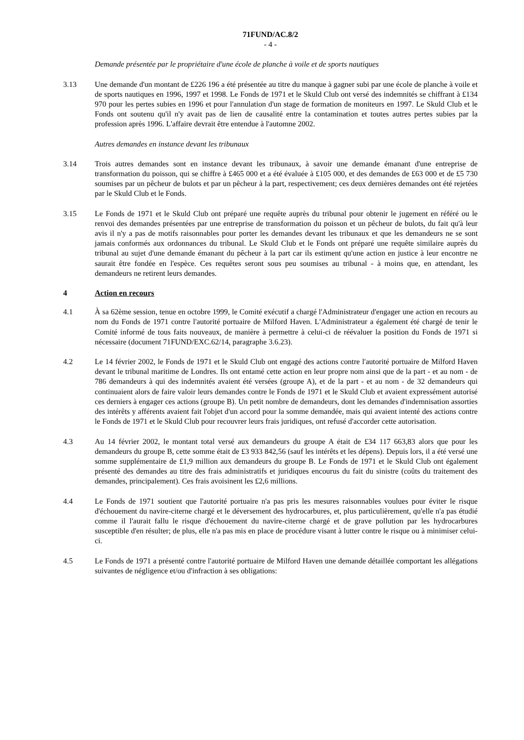71FUND/AC.8/2
- 4 -
Demande présentée par le propriétaire d'une école de planche à voile et de sports nautiques
3.13 Une demande d'un montant de £226 196 a été présentée au titre du manque à gagner subi par une école de planche à voile et de sports nautiques en 1996, 1997 et 1998. Le Fonds de 1971 et le Skuld Club ont versé des indemnités se chiffrant à £134 970 pour les pertes subies en 1996 et pour l'annulation d'un stage de formation de moniteurs en 1997. Le Skuld Club et le Fonds ont soutenu qu'il n'y avait pas de lien de causalité entre la contamination et toutes autres pertes subies par la profession après 1996. L'affaire devrait être entendue à l'automne 2002.
Autres demandes en instance devant les tribunaux
3.14 Trois autres demandes sont en instance devant les tribunaux, à savoir une demande émanant d'une entreprise de transformation du poisson, qui se chiffre à £465 000 et a été évaluée à £105 000, et des demandes de £63 000 et de £5 730 soumises par un pêcheur de bulots et par un pêcheur à la part, respectivement; ces deux dernières demandes ont été rejetées par le Skuld Club et le Fonds.
3.15 Le Fonds de 1971 et le Skuld Club ont préparé une requête auprès du tribunal pour obtenir le jugement en référé ou le renvoi des demandes présentées par une entreprise de transformation du poisson et un pêcheur de bulots, du fait qu'à leur avis il n'y a pas de motifs raisonnables pour porter les demandes devant les tribunaux et que les demandeurs ne se sont jamais conformés aux ordonnances du tribunal. Le Skuld Club et le Fonds ont préparé une requête similaire auprès du tribunal au sujet d'une demande émanant du pêcheur à la part car ils estiment qu'une action en justice à leur encontre ne saurait être fondée en l'espèce. Ces requêtes seront sous peu soumises au tribunal - à moins que, en attendant, les demandeurs ne retirent leurs demandes.
4 Action en recours
4.1 À sa 62ème session, tenue en octobre 1999, le Comité exécutif a chargé l'Administrateur d'engager une action en recours au nom du Fonds de 1971 contre l'autorité portuaire de Milford Haven. L'Administrateur a également été chargé de tenir le Comité informé de tous faits nouveaux, de manière à permettre à celui-ci de réévaluer la position du Fonds de 1971 si nécessaire (document 71FUND/EXC.62/14, paragraphe 3.6.23).
4.2 Le 14 février 2002, le Fonds de 1971 et le Skuld Club ont engagé des actions contre l'autorité portuaire de Milford Haven devant le tribunal maritime de Londres. Ils ont entamé cette action en leur propre nom ainsi que de la part - et au nom - de 786 demandeurs à qui des indemnités avaient été versées (groupe A), et de la part - et au nom - de 32 demandeurs qui continuaient alors de faire valoir leurs demandes contre le Fonds de 1971 et le Skuld Club et avaient expressément autorisé ces derniers à engager ces actions (groupe B). Un petit nombre de demandeurs, dont les demandes d'indemnisation assorties des intérêts y afférents avaient fait l'objet d'un accord pour la somme demandée, mais qui avaient intenté des actions contre le Fonds de 1971 et le Skuld Club pour recouvrer leurs frais juridiques, ont refusé d'accorder cette autorisation.
4.3 Au 14 février 2002, le montant total versé aux demandeurs du groupe A était de £34 117 663,83 alors que pour les demandeurs du groupe B, cette somme était de £3 933 842,56 (sauf les intérêts et les dépens). Depuis lors, il a été versé une somme supplémentaire de £1,9 million aux demandeurs du groupe B. Le Fonds de 1971 et le Skuld Club ont également présenté des demandes au titre des frais administratifs et juridiques encourus du fait du sinistre (coûts du traitement des demandes, principalement). Ces frais avoisinent les £2,6 millions.
4.4 Le Fonds de 1971 soutient que l'autorité portuaire n'a pas pris les mesures raisonnables voulues pour éviter le risque d'échouement du navire-citerne chargé et le déversement des hydrocarbures, et, plus particulièrement, qu'elle n'a pas étudié comme il l'aurait fallu le risque d'échouement du navire-citerne chargé et de grave pollution par les hydrocarbures susceptible d'en résulter; de plus, elle n'a pas mis en place de procédure visant à lutter contre le risque ou à minimiser celui-ci.
4.5 Le Fonds de 1971 a présenté contre l'autorité portuaire de Milford Haven une demande détaillée comportant les allégations suivantes de négligence et/ou d'infraction à ses obligations: